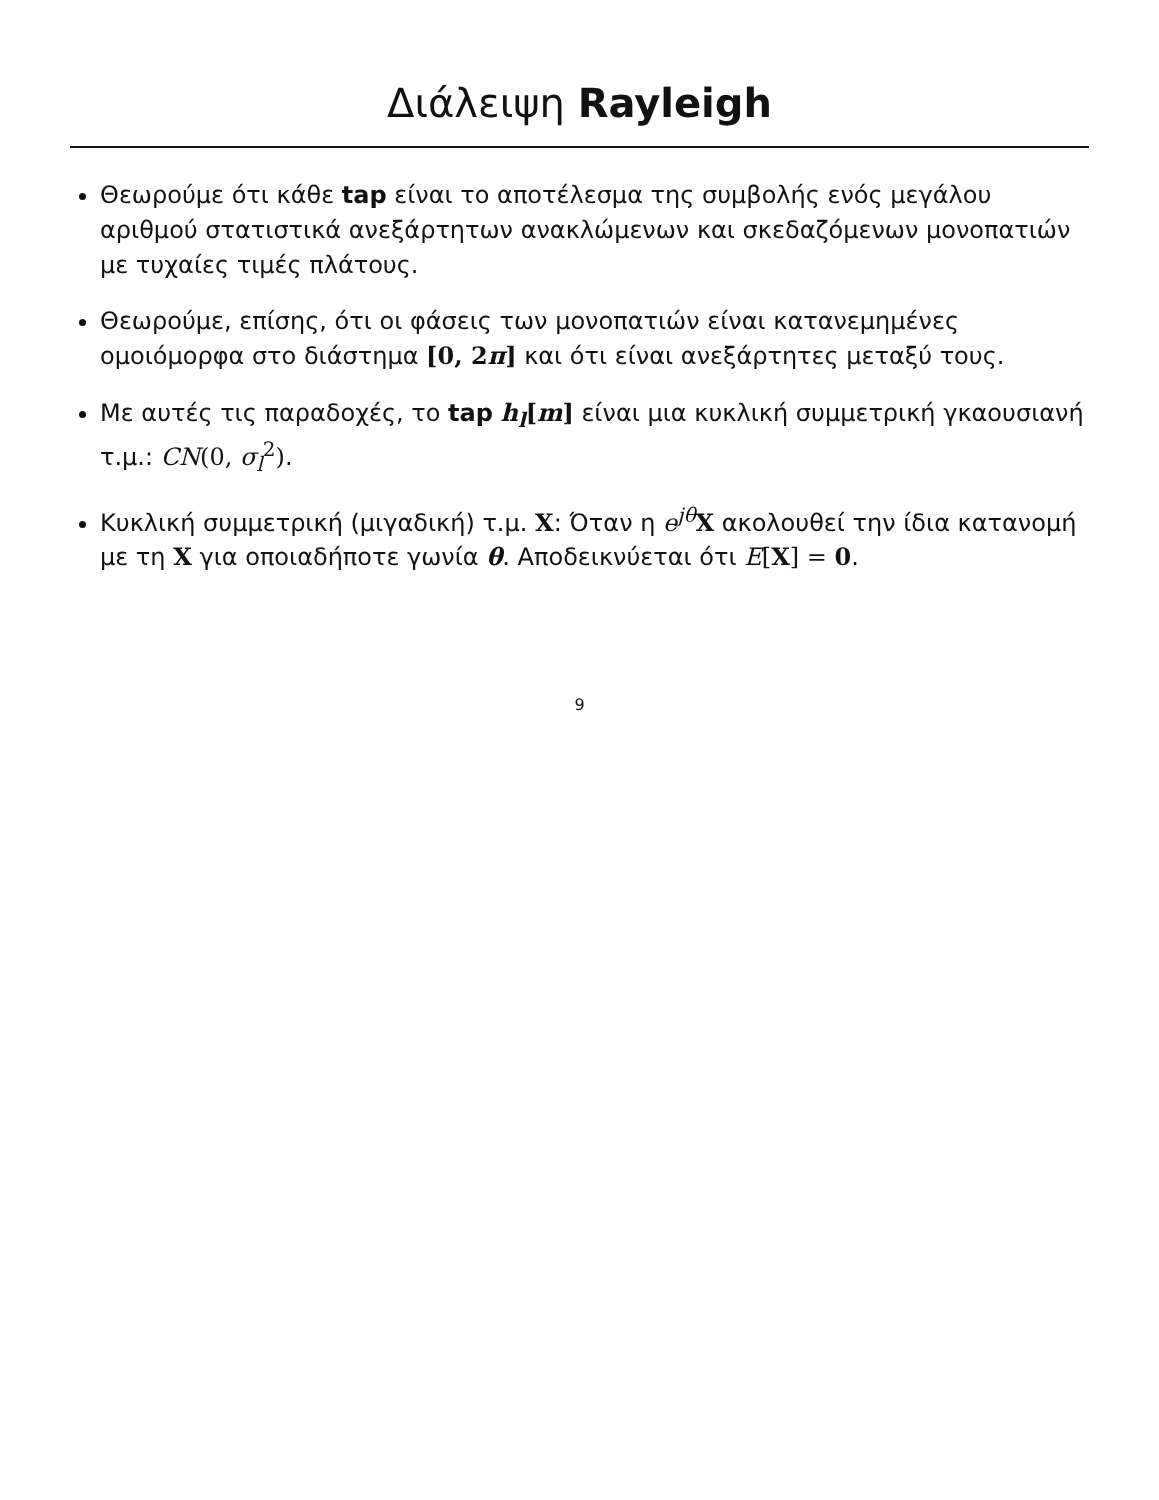Διάλειψη Rayleigh
Θεωρούμε ότι κάθε tap είναι το αποτέλεσμα της συμβολής ενός μεγάλου αριθμού στατιστικά ανεξάρτητων ανακλώμενων και σκεδαζόμενων μονοπατιών με τυχαίες τιμές πλάτους.
Θεωρούμε, επίσης, ότι οι φάσεις των μονοπατιών είναι κατανεμημένες ομοιόμορφα στο διάστημα [0, 2π] και ότι είναι ανεξάρτητες μεταξύ τους.
Με αυτές τις παραδοχές, το tap h<sub>l</sub>[m] είναι μια κυκλική συμμετρική γκαουσιανή τ.μ.: CN(0, σ<sub>l</sub><sup>2</sup>).
Κυκλική συμμετρική (μιγαδική) τ.μ. X: Όταν η e<sup>jθ</sup>X ακολουθεί την ίδια κατανομή με τη X για οποιαδήποτε γωνία θ. Αποδεικνύεται ότι E[X] = 0.
9